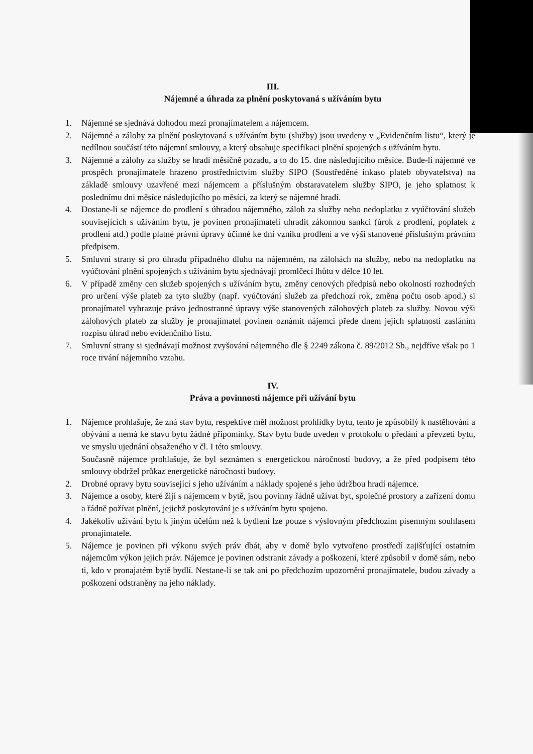III.
Nájemné a úhrada za plnění poskytovaná s užíváním bytu
1. Nájemné se sjednává dohodou mezi pronajímatelem a nájemcem.
2. Nájemné a zálohy za plnění poskytovaná s užíváním bytu (služby) jsou uvedeny v „Evidenčním listu“, který je nedílnou součástí této nájemní smlouvy, a který obsahuje specifikaci plnění spojených s užíváním bytu.
3. Nájemné a zálohy za služby se hradí měsíčně pozadu, a to do 15. dne následujícího měsíce. Bude-li nájemné ve prospěch pronajímatele hrazeno prostřednictvím služby SIPO (Soustředěné inkaso plateb obyvatelstva) na základě smlouvy uzavřené mezi nájemcem a příslušným obstaravatelem služby SIPO, je jeho splatnost k poslednímu dni měsíce následujícího po měsíci, za který se nájemné hradí.
4. Dostane-li se nájemce do prodlení s úhradou nájemného, záloh za služby nebo nedoplatku z vyúčtování služeb souvisejících s užíváním bytu, je povinen pronajímateli uhradit zákonnou sankci (úrok z prodlení, poplatek z prodlení atd.) podle platné právní úpravy účinné ke dni vzniku prodlení a ve výši stanovené příslušným právním předpisem.
5. Smluvní strany si pro úhradu případného dluhu na nájemném, na zálohách na služby, nebo na nedoplatku na vyúčtování plnění spojených s užíváním bytu sjednávají promlčecí lhůtu v délce 10 let.
6. V případě změny cen služeb spojených s užíváním bytu, změny cenových předpisů nebo okolností rozhodných pro určení výše plateb za tyto služby (např. vyúčtování služeb za předchozí rok, změna počtu osob apod.) si pronajímatel vyhrazuje právo jednostranné úpravy výše stanovených zálohových plateb za služby. Novou výši zálohových plateb za služby je pronajímatel povinen oznámit nájemci přede dnem jejich splatnosti zasláním rozpisu úhrad nebo evidenčního listu.
7. Smluvní strany si sjednávají možnost zvyšování nájemného dle § 2249 zákona č. 89/2012 Sb., nejdříve však po 1 roce trvání nájemního vztahu.
IV.
Práva a povinnosti nájemce při užívání bytu
1. Nájemce prohlašuje, že zná stav bytu, respektive měl možnost prohlídky bytu, tento je způsobilý k nastěhování a obývání a nemá ke stavu bytu žádné připomínky. Stav bytu bude uveden v protokolu o předání a převzetí bytu, ve smyslu ujednání obsaženého v čl. I této smlouvy.
Současně nájemce prohlašuje, že byl seznámen s energetickou náročností budovy, a že před podpisem této smlouvy obdržel průkaz energetické náročnosti budovy.
2. Drobné opravy bytu související s jeho užíváním a náklady spojené s jeho údržbou hradí nájemce.
3. Nájemce a osoby, které žijí s nájemcem v bytě, jsou povinny řádně užívat byt, společné prostory a zařízení domu a řádně požívat plnění, jejichž poskytování je s užíváním bytu spojeno.
4. Jakékoliv užívání bytu k jiným účelům než k bydlení lze pouze s výslovným předchozím písemným souhlasem pronajímatele.
5. Nájemce je povinen při výkonu svých práv dbát, aby v domě bylo vytvořeno prostředí zajišťující ostatním nájemcům výkon jejich práv. Nájemce je povinen odstranit závady a poškození, které způsobil v domě sám, nebo ti, kdo v pronajatém bytě bydlí. Nestane-li se tak ani po předchozím upozornění pronajímatele, budou závady a poškození odstraněny na jeho náklady.